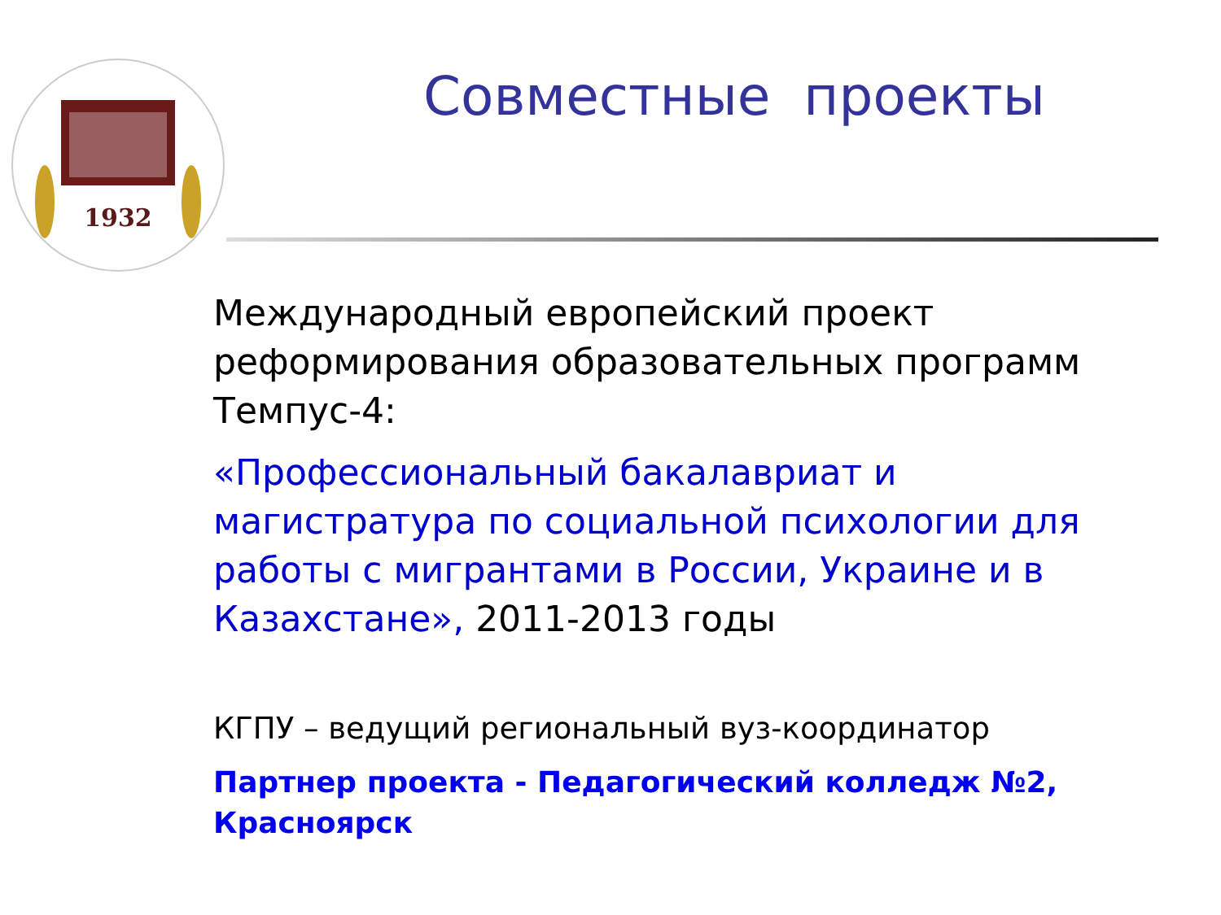1932
Совместные проекты
Международный европейский проект реформирования образовательных программ Темпус-4:
«Профессиональный бакалавриат и магистратура по социальной психологии для работы с мигрантами в России, Украине и в Казахстане», 2011-2013 годы
КГПУ – ведущий региональный вуз-координатор
Партнер проекта - Педагогический колледж №2, Красноярск